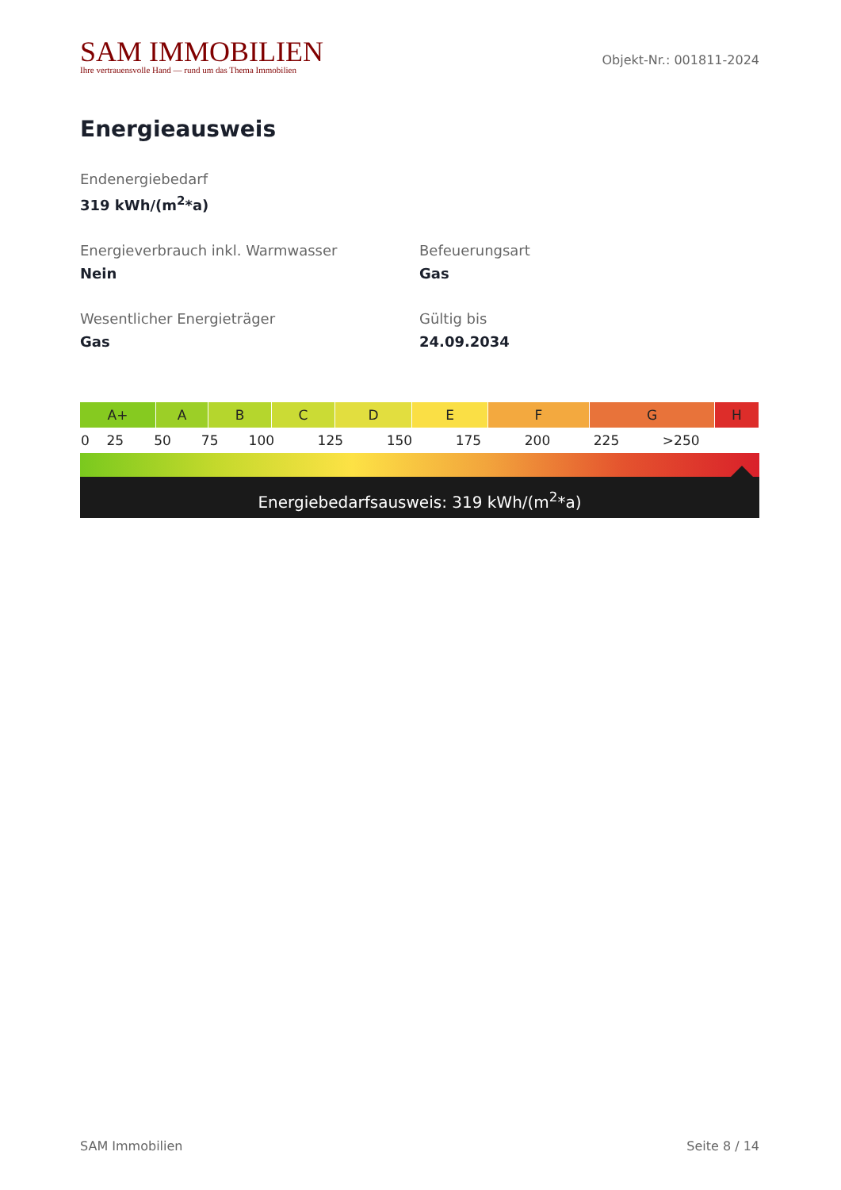SAM IMMOBILIEN
Ihre vertrauensvolle Hand — rund um das Thema Immobilien
Objekt-Nr.: 001811-2024
Energieausweis
Endenergiebedarf
319 kWh/(m<sup>2</sup>*a)
Energieverbrauch inkl. Warmwasser
Nein
Befeuerungsart
Gas
Wesentlicher Energieträger
Gas
Gültig bis
24.09.2034
| A+ | A | B | C | D | E | F | G | H |
| 0 | 25 | 50 | 75 | 100 | 125 | 150 | 175 | 200 | 225 | >250 |
Energiebedarfsausweis: 319 kWh/(m<sup>2</sup>*a)
SAM Immobilien Seite 8 / 14